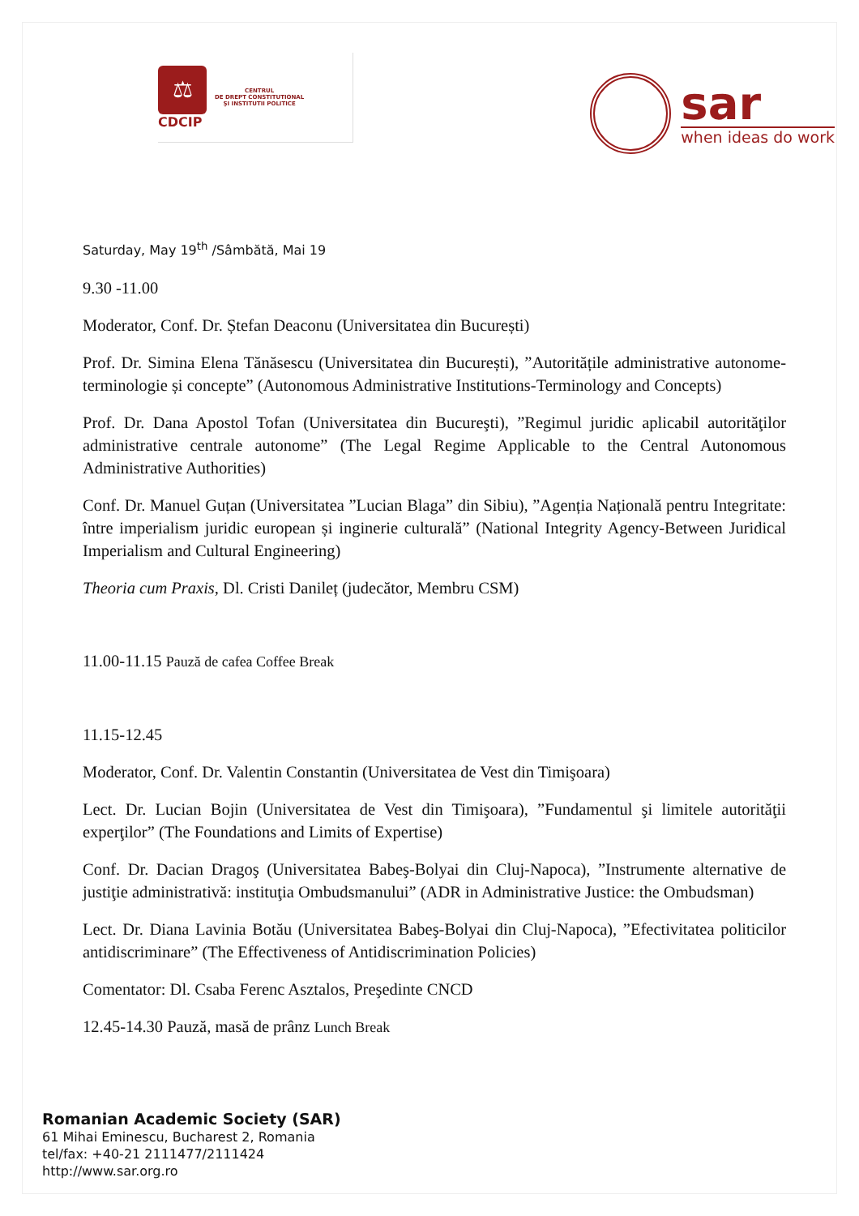⚖
CDCIP
CENTRUL
DE DREPT CONSTITUTIONAL
ŞI INSTITUTII POLITICE
sar
when ideas do work
Saturday, May 19<sup>th</sup> /Sâmbătă, Mai 19
9.30 -11.00
Moderator, Conf. Dr. Ștefan Deaconu (Universitatea din București)
Prof. Dr. Simina Elena Tănăsescu (Universitatea din București), ”Autoritățile administrative autonome-terminologie și concepte” (Autonomous Administrative Institutions-Terminology and Concepts)
Prof. Dr. Dana Apostol Tofan (Universitatea din Bucureşti), ”Regimul juridic aplicabil autorităţilor administrative centrale autonome” (The Legal Regime Applicable to the Central Autonomous Administrative Authorities)
Conf. Dr. Manuel Guțan (Universitatea ”Lucian Blaga” din Sibiu), ”Agenția Națională pentru Integritate: între imperialism juridic european și inginerie culturală” (National Integrity Agency-Between Juridical Imperialism and Cultural Engineering)
Theoria cum Praxis, Dl. Cristi Danileț (judecător, Membru CSM)
11.00-11.15 Pauză de cafea Coffee Break
11.15-12.45
Moderator, Conf. Dr. Valentin Constantin (Universitatea de Vest din Timişoara)
Lect. Dr. Lucian Bojin (Universitatea de Vest din Timişoara), ”Fundamentul şi limitele autorităţii experţilor” (The Foundations and Limits of Expertise)
Conf. Dr. Dacian Dragoş (Universitatea Babeş-Bolyai din Cluj-Napoca), ”Instrumente alternative de justiţie administrativă: instituţia Ombudsmanului” (ADR in Administrative Justice: the Ombudsman)
Lect. Dr. Diana Lavinia Botău (Universitatea Babeş-Bolyai din Cluj-Napoca), ”Efectivitatea politicilor antidiscriminare” (The Effectiveness of Antidiscrimination Policies)
Comentator: Dl. Csaba Ferenc Asztalos, Preşedinte CNCD
12.45-14.30 Pauză, masă de prânz Lunch Break
Romanian Academic Society (SAR)
61 Mihai Eminescu, Bucharest 2, Romania
tel/fax: +40-21 2111477/2111424
http://www.sar.org.ro